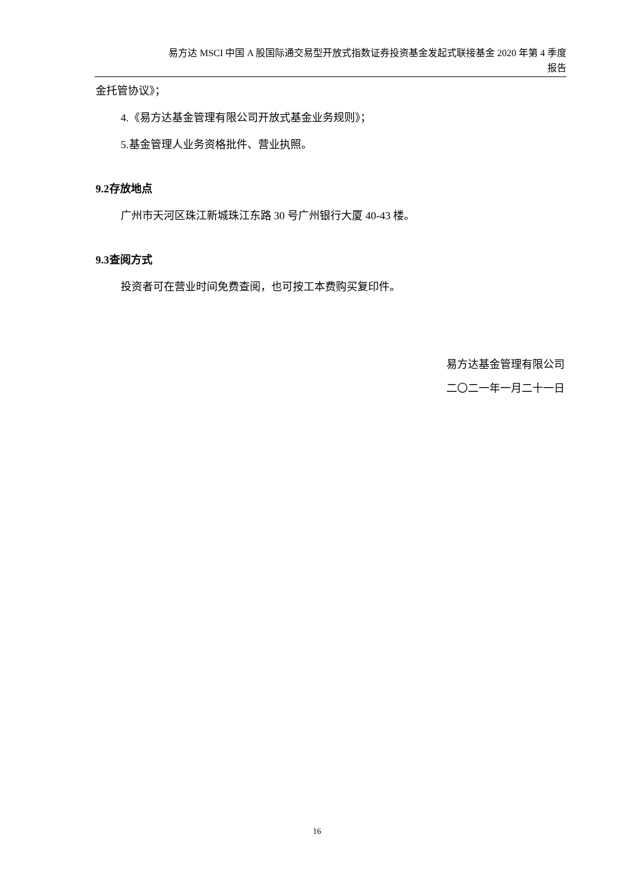易方达 MSCI 中国 A 股国际通交易型开放式指数证券投资基金发起式联接基金 2020 年第 4 季度
报告
金托管协议》；
4.《易方达基金管理有限公司开放式基金业务规则》；
5.基金管理人业务资格批件、营业执照。
9.2存放地点
广州市天河区珠江新城珠江东路 30 号广州银行大厦 40-43 楼。
9.3查阅方式
投资者可在营业时间免费查阅，也可按工本费购买复印件。
易方达基金管理有限公司
二〇二一年一月二十一日
16